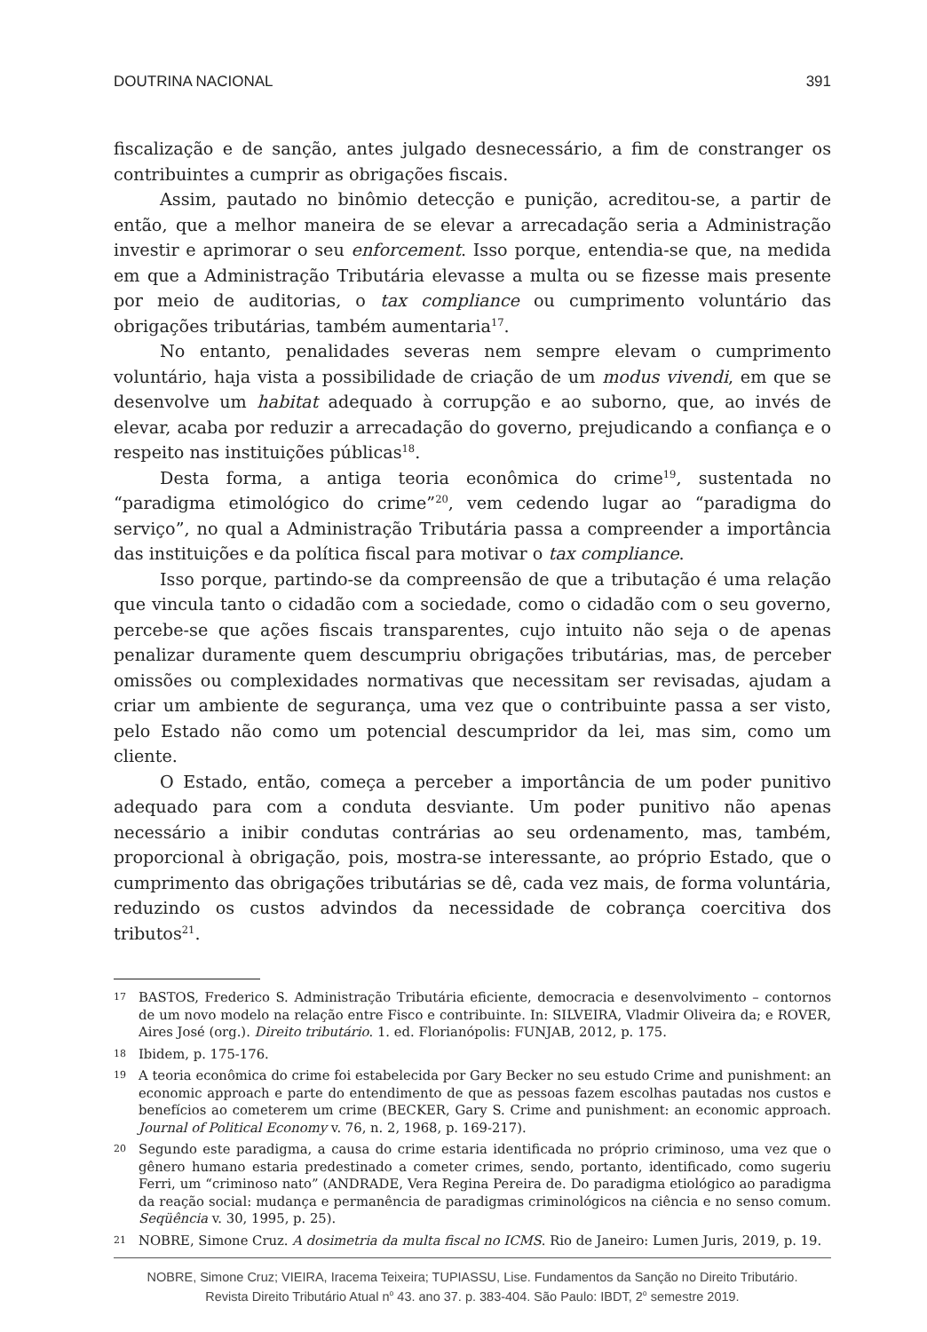DOUTRINA NACIONAL 391
fiscalização e de sanção, antes julgado desnecessário, a fim de constranger os contribuintes a cumprir as obrigações fiscais.
Assim, pautado no binômio detecção e punição, acreditou-se, a partir de então, que a melhor maneira de se elevar a arrecadação seria a Administração investir e aprimorar o seu enforcement. Isso porque, entendia-se que, na medida em que a Administração Tributária elevasse a multa ou se fizesse mais presente por meio de auditorias, o tax compliance ou cumprimento voluntário das obrigações tributárias, também aumentaria<sup>17</sup>.
No entanto, penalidades severas nem sempre elevam o cumprimento voluntário, haja vista a possibilidade de criação de um modus vivendi, em que se desenvolve um habitat adequado à corrupção e ao suborno, que, ao invés de elevar, acaba por reduzir a arrecadação do governo, prejudicando a confiança e o respeito nas instituições públicas<sup>18</sup>.
Desta forma, a antiga teoria econômica do crime<sup>19</sup>, sustentada no “paradigma etimológico do crime”<sup>20</sup>, vem cedendo lugar ao “paradigma do serviço”, no qual a Administração Tributária passa a compreender a importância das instituições e da política fiscal para motivar o tax compliance.
Isso porque, partindo-se da compreensão de que a tributação é uma relação que vincula tanto o cidadão com a sociedade, como o cidadão com o seu governo, percebe-se que ações fiscais transparentes, cujo intuito não seja o de apenas penalizar duramente quem descumpriu obrigações tributárias, mas, de perceber omissões ou complexidades normativas que necessitam ser revisadas, ajudam a criar um ambiente de segurança, uma vez que o contribuinte passa a ser visto, pelo Estado não como um potencial descumpridor da lei, mas sim, como um cliente.
O Estado, então, começa a perceber a importância de um poder punitivo adequado para com a conduta desviante. Um poder punitivo não apenas necessário a inibir condutas contrárias ao seu ordenamento, mas, também, proporcional à obrigação, pois, mostra-se interessante, ao próprio Estado, que o cumprimento das obrigações tributárias se dê, cada vez mais, de forma voluntária, reduzindo os custos advindos da necessidade de cobrança coercitiva dos tributos<sup>21</sup>.
17 BASTOS, Frederico S. Administração Tributária eficiente, democracia e desenvolvimento – contornos de um novo modelo na relação entre Fisco e contribuinte. In: SILVEIRA, Vladmir Oliveira da; e ROVER, Aires José (org.). Direito tributário. 1. ed. Florianópolis: FUNJAB, 2012, p. 175.
18 Ibidem, p. 175-176.
19 A teoria econômica do crime foi estabelecida por Gary Becker no seu estudo Crime and punishment: an economic approach e parte do entendimento de que as pessoas fazem escolhas pautadas nos custos e benefícios ao cometerem um crime (BECKER, Gary S. Crime and punishment: an economic approach. Journal of Political Economy v. 76, n. 2, 1968, p. 169-217).
20 Segundo este paradigma, a causa do crime estaria identificada no próprio criminoso, uma vez que o gênero humano estaria predestinado a cometer crimes, sendo, portanto, identificado, como sugeriu Ferri, um “criminoso nato” (ANDRADE, Vera Regina Pereira de. Do paradigma etiológico ao paradigma da reação social: mudança e permanência de paradigmas criminológicos na ciência e no senso comum. Seqüência v. 30, 1995, p. 25).
21 NOBRE, Simone Cruz. A dosimetria da multa fiscal no ICMS. Rio de Janeiro: Lumen Juris, 2019, p. 19.
NOBRE, Simone Cruz; VIEIRA, Iracema Teixeira; TUPIASSU, Lise. Fundamentos da Sanção no Direito Tributário.
Revista Direito Tributário Atual n<sup>o</sup> 43. ano 37. p. 383-404. São Paulo: IBDT, 2<sup>o</sup> semestre 2019.